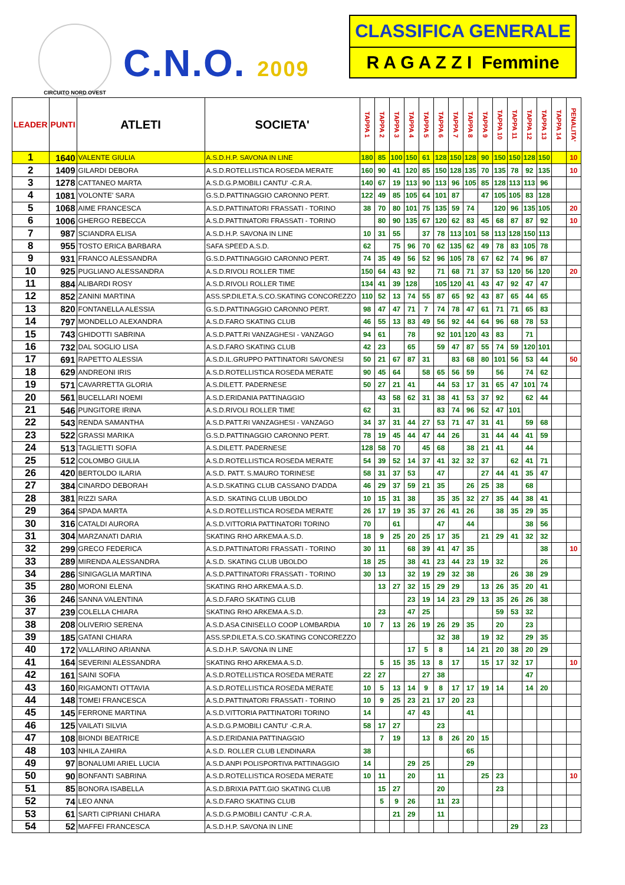CIRCUITO NORD OVEST
C.N.O. 2009
CLASSIFICA GENERALE
R A G A Z Z I Femmine
| LEADER | PUNTI | ATLETI | SOCIETA' | TAPPA 1 | TAPPA 2 | TAPPA 3 | TAPPA 4 | TAPPA 5 | TAPPA 6 | TAPPA 7 | TAPPA 8 | TAPPA 9 | TAPPA 10 | TAPPA 11 | TAPPA 12 | TAPPA 13 | TAPPA 14 | PENALITA' |
| --- | --- | --- | --- | --- | --- | --- | --- | --- | --- | --- | --- | --- | --- | --- | --- | --- | --- | --- |
| 1 | 1640 | VALENTE GIULIA | A.S.D.H.P. SAVONA IN LINE | 180 | 85 | 100 | 150 | 61 | 128 | 150 | 128 | 90 | 150 | 150 | 128 | 150 | | 10 |
| 2 | 1409 | GILARDI DEBORA | A.S.D.ROTELLISTICA ROSEDA MERATE | 160 | 90 | 41 | 120 | 85 | 150 | 128 | 135 | 70 | 135 | 78 | 92 | 135 | | 10 |
| 3 | 1278 | CATTANEO MARTA | A.S.D.G.P.MOBILI CANTU' -C.R.A. | 140 | 67 | 19 | 113 | 90 | 113 | 96 | 105 | 85 | 128 | 113 | 113 | 96 | | |
| 4 | 1081 | VOLONTE' SARA | G.S.D.PATTINAGGIO CARONNO PERT. | 122 | 49 | 85 | 105 | 64 | 101 | 87 | | 47 | 105 | 105 | 83 | 128 | | |
| 5 | 1068 | AIME FRANCESCA | A.S.D.PATTINATORI FRASSATI - TORINO | 38 | 70 | 80 | 101 | 75 | 135 | 59 | 74 | | 120 | 96 | 135 | 105 | | 20 |
| 6 | 1006 | GHERGO REBECCA | A.S.D.PATTINATORI FRASSATI - TORINO | | 80 | 90 | 135 | 67 | 120 | 62 | 83 | 45 | 68 | 87 | 87 | 92 | | 10 |
| 7 | 987 | SCIANDRA ELISA | A.S.D.H.P. SAVONA IN LINE | 10 | 31 | 55 | | 37 | 78 | 113 | 101 | 58 | 113 | 128 | 150 | 113 | | |
| 8 | 955 | TOSTO ERICA BARBARA | SAFA SPEED A.S.D. | 62 | | 75 | 96 | 70 | 62 | 135 | 62 | 49 | 78 | 83 | 105 | 78 | | |
| 9 | 931 | FRANCO ALESSANDRA | G.S.D.PATTINAGGIO CARONNO PERT. | 74 | 35 | 49 | 56 | 52 | 96 | 105 | 78 | 67 | 62 | 74 | 96 | 87 | | |
| 10 | 925 | PUGLIANO ALESSANDRA | A.S.D.RIVOLI ROLLER TIME | 150 | 64 | 43 | 92 | | 71 | 68 | 71 | 37 | 53 | 120 | 56 | 120 | | 20 |
| 11 | 884 | ALIBARDI ROSY | A.S.D.RIVOLI ROLLER TIME | 134 | 41 | 39 | 128 | | 105 | 120 | 41 | 43 | 47 | 92 | 47 | 47 | | |
| 12 | 852 | ZANINI MARTINA | ASS.SP.DILET.A.S.CO.SKATING CONCOREZZO | 110 | 52 | 13 | 74 | 55 | 87 | 65 | 92 | 43 | 87 | 65 | 44 | 65 | | |
| 13 | 820 | FONTANELLA ALESSIA | G.S.D.PATTINAGGIO CARONNO PERT. | 98 | 47 | 47 | 71 | 7 | 74 | 78 | 47 | 61 | 71 | 71 | 65 | 83 | | |
| 14 | 797 | MONDELLO ALEXANDRA | A.S.D.FARO SKATING CLUB | 46 | 55 | 13 | 83 | 49 | 56 | 92 | 44 | 64 | 96 | 68 | 78 | 53 | | |
| 15 | 743 | GHIDOTTI SABRINA | A.S.D.PATT.RI VANZAGHESI - VANZAGO | 94 | 61 | | 78 | | 92 | 101 | 120 | 43 | 83 | | 71 | | | |
| 16 | 732 | DAL SOGLIO LISA | A.S.D.FARO SKATING CLUB | 42 | 23 | | 65 | | 59 | 47 | 87 | 55 | 74 | 59 | 120 | 101 | | |
| 17 | 691 | RAPETTO ALESSIA | A.S.D.IL.GRUPPO PATTINATORI SAVONESI | 50 | 21 | 67 | 87 | 31 | | 83 | 68 | 80 | 101 | 56 | 53 | 44 | | 50 |
| 18 | 629 | ANDREONI IRIS | A.S.D.ROTELLISTICA ROSEDA MERATE | 90 | 45 | 64 | | 58 | 65 | 56 | 59 | | 56 | | 74 | 62 | | |
| 19 | 571 | CAVARRETTA GLORIA | A.S.DILETT. PADERNESE | 50 | 27 | 21 | 41 | | 44 | 53 | 17 | 31 | 65 | 47 | 101 | 74 | | |
| 20 | 561 | BUCELLARI NOEMI | A.S.D.ERIDANIA PATTINAGGIO | | 43 | 58 | 62 | 31 | 38 | 41 | 53 | 37 | 92 | | 62 | 44 | | |
| 21 | 546 | PUNGITORE IRINA | A.S.D.RIVOLI ROLLER TIME | 62 | | 31 | | | 83 | 74 | 96 | 52 | 47 | 101 | | | | |
| 22 | 543 | RENDA SAMANTHA | A.S.D.PATT.RI VANZAGHESI - VANZAGO | 34 | 37 | 31 | 44 | 27 | 53 | 71 | 47 | 31 | 41 | | 59 | 68 | | |
| 23 | 522 | GRASSI MARIKA | G.S.D.PATTINAGGIO CARONNO PERT. | 78 | 19 | 45 | 44 | 47 | 44 | 26 | | 31 | 44 | 44 | 41 | 59 | | |
| 24 | 513 | TAGLIETTI SOFIA | A.S.DILETT. PADERNESE | 128 | 58 | 70 | | 45 | 68 | | 38 | 21 | 41 | | 44 | | | |
| 25 | 512 | COLOMBO GIULIA | A.S.D.ROTELLISTICA ROSEDA MERATE | 54 | 39 | 52 | 14 | 37 | 41 | 32 | 32 | 37 | | 62 | 41 | 71 | | |
| 26 | 420 | BERTOLDO ILARIA | A.S.D. PATT. S.MAURO TORINESE | 58 | 31 | 37 | 53 | | 47 | | | 27 | 44 | 41 | 35 | 47 | | |
| 27 | 384 | CINARDO DEBORAH | A.S.D.SKATING CLUB CASSANO D'ADDA | 46 | 29 | 37 | 59 | 21 | 35 | | 26 | 25 | 38 | | 68 | | | |
| 28 | 381 | RIZZI SARA | A.S.D. SKATING CLUB UBOLDO | 10 | 15 | 31 | 38 | | 35 | 35 | 32 | 27 | 35 | 44 | 38 | 41 | | |
| 29 | 364 | SPADA MARTA | A.S.D.ROTELLISTICA ROSEDA MERATE | 26 | 17 | 19 | 35 | 37 | 26 | 41 | 26 | | 38 | 35 | 29 | 35 | | |
| 30 | 316 | CATALDI AURORA | A.S.D.VITTORIA PATTINATORI TORINO | 70 | | 61 | | | 47 | | 44 | | | | 38 | 56 | | |
| 31 | 304 | MARZANATI DARIA | SKATING RHO ARKEMA A.S.D. | 18 | 9 | 25 | 20 | 25 | 17 | 35 | | 21 | 29 | 41 | 32 | 32 | | |
| 32 | 299 | GRECO FEDERICA | A.S.D.PATTINATORI FRASSATI - TORINO | 30 | 11 | | 68 | 39 | 41 | 47 | 35 | | | | | 38 | | 10 |
| 33 | 289 | MIRENDA ALESSANDRA | A.S.D. SKATING CLUB UBOLDO | 18 | 25 | | 38 | 41 | 23 | 44 | 23 | 19 | 32 | | | 26 | | |
| 34 | 286 | SINIGAGLIA MARTINA | A.S.D.PATTINATORI FRASSATI - TORINO | 30 | 13 | | 32 | 19 | 29 | 32 | 38 | | | 26 | 38 | 29 | | |
| 35 | 280 | MORONI ELENA | SKATING RHO ARKEMA A.S.D. | | 13 | 27 | 32 | 15 | 29 | 29 | | 13 | 26 | 35 | 20 | 41 | | |
| 36 | 246 | SANNA VALENTINA | A.S.D.FARO SKATING CLUB | | | | 23 | 19 | 14 | 23 | 29 | 13 | 35 | 26 | 26 | 38 | | |
| 37 | 239 | COLELLA CHIARA | SKATING RHO ARKEMA A.S.D. | | 23 | | 47 | 25 | | | | | 59 | 53 | 32 | | | |
| 38 | 208 | OLIVERIO SERENA | A.S.D.ASA CINISELLO COOP LOMBARDIA | 10 | 7 | 13 | 26 | 19 | 26 | 29 | 35 | | 20 | | 23 | | | |
| 39 | 185 | GATANI CHIARA | ASS.SP.DILET.A.S.CO.SKATING CONCOREZZO | | | | | | 32 | 38 | | 19 | 32 | | 29 | 35 | | |
| 40 | 172 | VALLARINO ARIANNA | A.S.D.H.P. SAVONA IN LINE | | | | 17 | 5 | 8 | | 14 | 21 | 20 | 38 | 20 | 29 | | |
| 41 | 164 | SEVERINI ALESSANDRA | SKATING RHO ARKEMA A.S.D. | | 5 | 15 | 35 | 13 | 8 | 17 | | 15 | 17 | 32 | 17 | | | 10 |
| 42 | 161 | SAINI SOFIA | A.S.D.ROTELLISTICA ROSEDA MERATE | 22 | 27 | | | 27 | 38 | | | | | | 47 | | | |
| 43 | 160 | RIGAMONTI OTTAVIA | A.S.D.ROTELLISTICA ROSEDA MERATE | 10 | 5 | 13 | 14 | 9 | 8 | 17 | 17 | 19 | 14 | | 14 | 20 | | |
| 44 | 148 | TOMEI FRANCESCA | A.S.D.PATTINATORI FRASSATI - TORINO | 10 | 9 | 25 | 23 | 21 | 17 | 20 | 23 | | | | | | | |
| 45 | 145 | FERRONE MARTINA | A.S.D.VITTORIA PATTINATORI TORINO | 14 | | | 47 | 43 | | | 41 | | | | | | | |
| 46 | 125 | VAILATI SILVIA | A.S.D.G.P.MOBILI CANTU' -C.R.A. | 58 | 17 | 27 | | | 23 | | | | | | | | | |
| 47 | 108 | BIONDI BEATRICE | A.S.D.ERIDANIA PATTINAGGIO | | 7 | 19 | | 13 | 8 | 26 | 20 | 15 | | | | | | |
| 48 | 103 | NHILA ZAHIRA | A.S.D. ROLLER CLUB LENDINARA | 38 | | | | | | | 65 | | | | | | | |
| 49 | 97 | BONALUMI ARIEL LUCIA | A.S.D.ANPI POLISPORTIVA PATTINAGGIO | 14 | | | 29 | 25 | | | 29 | | | | | | | |
| 50 | 90 | BONFANTI SABRINA | A.S.D.ROTELLISTICA ROSEDA MERATE | 10 | 11 | | 20 | | 11 | | | 25 | 23 | | | | | 10 |
| 51 | 85 | BONORA ISABELLA | A.S.D.BRIXIA PATT.GIO SKATING CLUB | | 15 | 27 | | | 20 | | | | 23 | | | | | |
| 52 | 74 | LEO ANNA | A.S.D.FARO SKATING CLUB | | 5 | 9 | 26 | | 11 | 23 | | | | | | | | |
| 53 | 61 | SARTI CIPRIANI CHIARA | A.S.D.G.P.MOBILI CANTU' -C.R.A. | | | 21 | 29 | | 11 | | | | | | | | | |
| 54 | 52 | MAFFEI FRANCESCA | A.S.D.H.P. SAVONA IN LINE | | | | | | | | | | | 29 | | 23 | | |